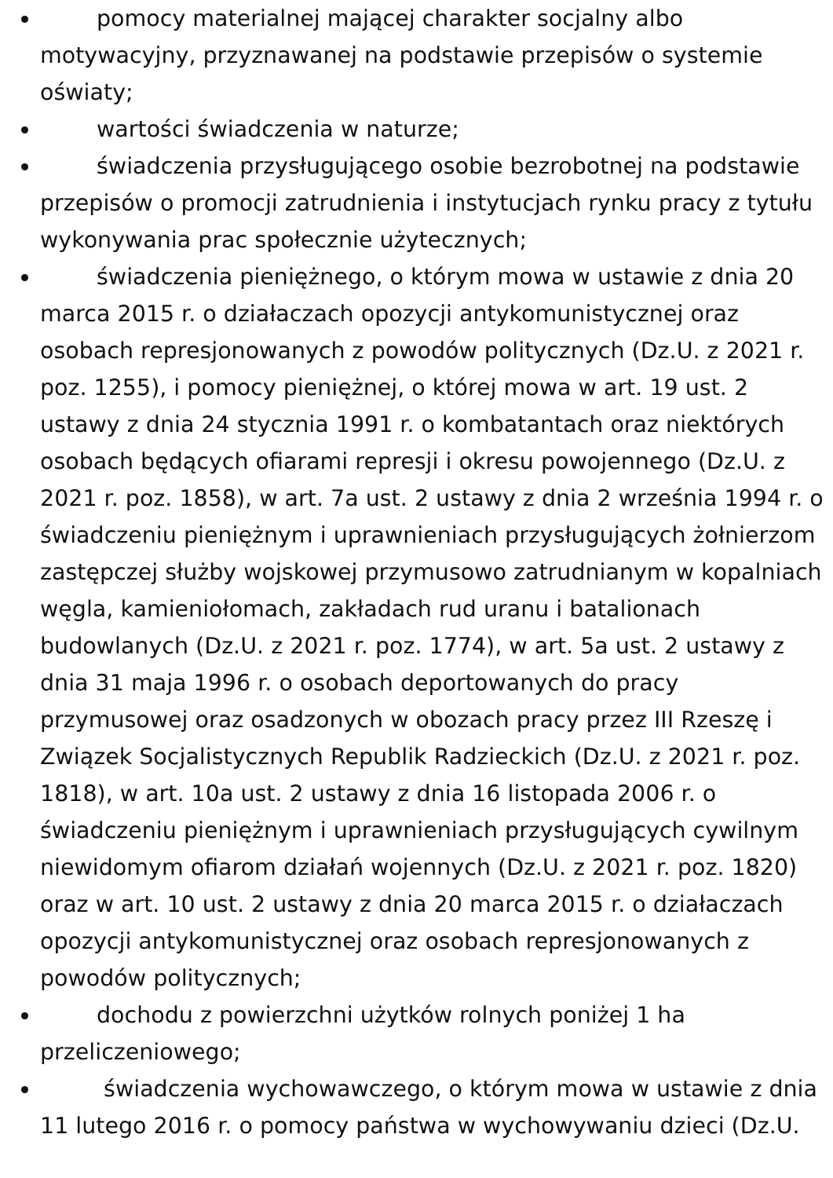pomocy materialnej mającej charakter socjalny albo motywacyjny, przyznawanej na podstawie przepisów o systemie oświaty;
wartości świadczenia w naturze;
świadczenia przysługującego osobie bezrobotnej na podstawie przepisów o promocji zatrudnienia i instytucjach rynku pracy z tytułu wykonywania prac społecznie użytecznych;
świadczenia pieniężnego, o którym mowa w ustawie z dnia 20 marca 2015 r. o działaczach opozycji antykomunistycznej oraz osobach represjonowanych z powodów politycznych (Dz.U. z 2021 r. poz. 1255), i pomocy pieniężnej, o której mowa w art. 19 ust. 2 ustawy z dnia 24 stycznia 1991 r. o kombatantach oraz niektórych osobach będących ofiarami represji i okresu powojennego (Dz.U. z 2021 r. poz. 1858), w art. 7a ust. 2 ustawy z dnia 2 września 1994 r. o świadczeniu pieniężnym i uprawnieniach przysługujących żołnierzom zastępczej służby wojskowej przymusowo zatrudnianym w kopalniach węgla, kamieniołomach, zakładach rud uranu i batalionach budowlanych (Dz.U. z 2021 r. poz. 1774), w art. 5a ust. 2 ustawy z dnia 31 maja 1996 r. o osobach deportowanych do pracy przymusowej oraz osadzonych w obozach pracy przez III Rzeszę i Związek Socjalistycznych Republik Radzieckich (Dz.U. z 2021 r. poz. 1818), w art. 10a ust. 2 ustawy z dnia 16 listopada 2006 r. o świadczeniu pieniężnym i uprawnieniach przysługujących cywilnym niewidomym ofiarom działań wojennych (Dz.U. z 2021 r. poz. 1820) oraz w art. 10 ust. 2 ustawy z dnia 20 marca 2015 r. o działaczach opozycji antykomunistycznej oraz osobach represjonowanych z powodów politycznych;
dochodu z powierzchni użytków rolnych poniżej 1 ha przeliczeniowego;
świadczenia wychowawczego, o którym mowa w ustawie z dnia 11 lutego 2016 r. o pomocy państwa w wychowywaniu dzieci (Dz.U.